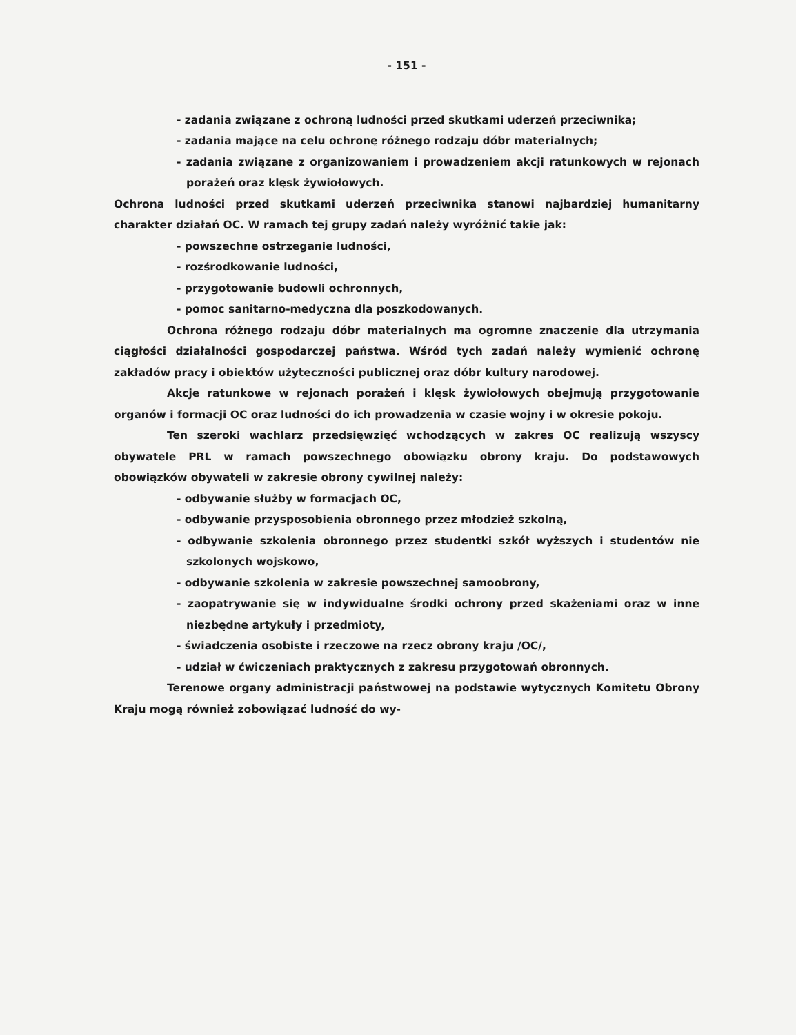- 151 -
- zadania związane z ochroną ludności przed skutkami uderzeń przeciwnika;
- zadania mające na celu ochronę różnego rodzaju dóbr materialnych;
- zadania związane z organizowaniem i prowadzeniem akcji ratunkowych w rejonach porażeń oraz klęsk żywiołowych.
Ochrona ludności przed skutkami uderzeń przeciwnika stanowi najbardziej humanitarny charakter działań OC. W ramach tej grupy zadań należy wyróżnić takie jak:
- powszechne ostrzeganie ludności,
- rozśrodkowanie ludności,
- przygotowanie budowli ochronnych,
- pomoc sanitarno-medyczna dla poszkodowanych.
Ochrona różnego rodzaju dóbr materialnych ma ogromne znaczenie dla utrzymania ciągłości działalności gospodarczej państwa. Wśród tych zadań należy wymienić ochronę zakładów pracy i obiektów użyteczności publicznej oraz dóbr kultury narodowej.
Akcje ratunkowe w rejonach porażeń i klęsk żywiołowych obejmują przygotowanie organów i formacji OC oraz ludności do ich prowadzenia w czasie wojny i w okresie pokoju.
Ten szeroki wachlarz przedsięwzięć wchodzących w zakres OC realizują wszyscy obywatele PRL w ramach powszechnego obowiązku obrony kraju. Do podstawowych obowiązków obywateli w zakresie obrony cywilnej należy:
- odbywanie służby w formacjach OC,
- odbywanie przysposobienia obronnego przez młodzież szkolną,
- odbywanie szkolenia obronnego przez studentki szkół wyższych i studentów nie szkolonych wojskowo,
- odbywanie szkolenia w zakresie powszechnej samoobrony,
- zaopatrywanie się w indywidualne środki ochrony przed skażeniami oraz w inne niezbędne artykuły i przedmioty,
- świadczenia osobiste i rzeczowe na rzecz obrony kraju /OC/,
- udział w ćwiczeniach praktycznych z zakresu przygotowań obronnych.
Terenowe organy administracji państwowej na podstawie wytycznych Komitetu Obrony Kraju mogą również zobowiązać ludność do wy-